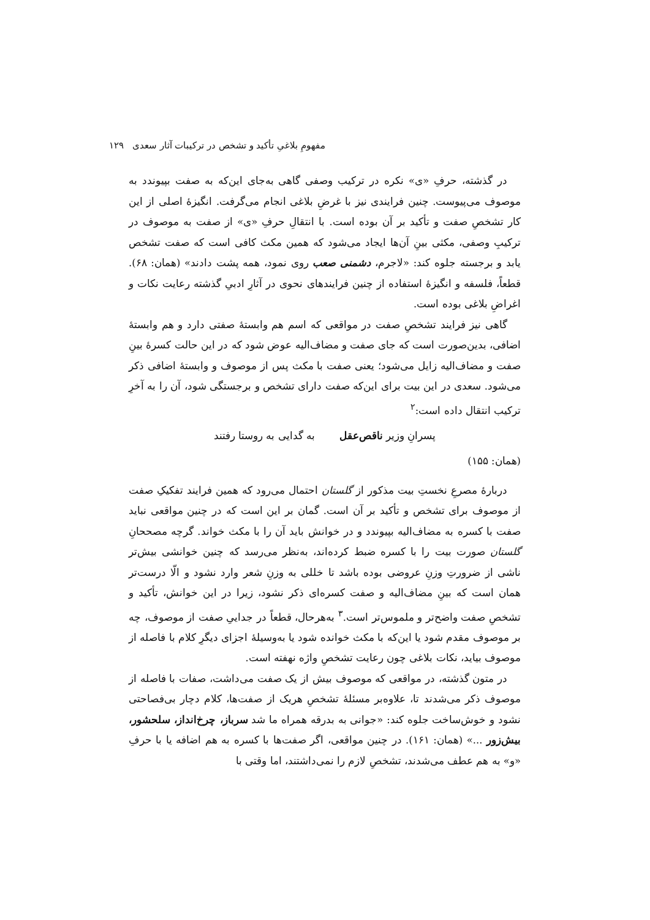مفهومِ بلاغیِ تأکید و تشخص در ترکیبات آثار سعدی ۱۲۹
در گذشته، حرفِ «ی» نکره در ترکیب وصفی گاهی به‌جای این‌که به صفت بپیوندد به موصوف می‌پیوست. چنین فرایندی نیز با غرضِ بلاغی انجام می‌گرفت. انگیزهٔ اصلی از این کار تشخصِ صفت و تأکید بر آن بوده است. با انتقالِ حرفِ «ی» از صفت به موصوف در ترکیبِ وصفی، مکثی بینِ آن‌ها ایجاد می‌شود که همین مکث کافی است که صفت تشخص یابد و برجسته جلوه کند: «لاجرم، دشمنی صعب روی نمود، همه پشت دادند» (همان: ۶۸). قطعاً، فلسفه و انگیزهٔ استفاده از چنین فرایندهای نحوی در آثارِ ادبیِ گذشته رعایت نکات و اغراضِ بلاغی بوده است.
گاهی نیز فرایند تشخصِ صفت در مواقعی که اسم هم وابستهٔ صفتی دارد و هم وابستهٔ اضافی، بدین‌صورت است که جای صفت و مضاف‌الیه عوض شود که در این حالت کسرهٔ بینِ صفت و مضاف‌الیه زایل می‌شود؛ یعنی صفت با مکث پس از موصوف و وابستهٔ اضافی ذکر می‌شود. سعدی در این بیت برای این‌که صفت دارای تشخص و برجستگی شود، آن را به آخرِ ترکیب انتقال داده است:<sup>۲</sup>
پسرانِ وزیر ناقص‌عقل به گدایی به روستا رفتند
(همان: ۱۵۵)
دربارهٔ مصرعِ نخستِ بیت مذکور از گلستان احتمال می‌رود که همین فرایند تفکیکِ صفت از موصوف برای تشخص و تأکید بر آن است. گمان بر این است که در چنین مواقعی نباید صفت با کسره به مضاف‌الیه بپیوندد و در خوانش باید آن را با مکث خواند. گرچه مصححانِ گلستان صورت بیت را با کسره ضبط کرده‌اند، به‌نظر می‌رسد که چنین خوانشی بیش‌تر ناشی از ضرورتِ وزنِ عروضی بوده باشد تا خللی به وزنِ شعر وارد نشود و الّا درست‌تر همان است که بینِ مضاف‌الیه و صفت کسره‌ای ذکر نشود، زیرا در این خوانش، تأکید و تشخصِ صفت واضح‌تر و ملموس‌تر است.<sup>۳</sup> به‌هرحال، قطعاً در جداییِ صفت از موصوف، چه بر موصوف مقدم شود یا این‌که با مکث خوانده شود یا به‌وسیلهٔ اجزای دیگرِ کلام با فاصله از موصوف بیاید، نکات بلاغی چون رعایت تشخصِ واژه نهفته است.
در متون گذشته، در مواقعی که موصوف بیش از یک صفت می‌داشت، صفات با فاصله از موصوف ذکر می‌شدند تا، علاوه‌بر مسئلهٔ تشخصِ هریک از صفت‌ها، کلام دچار بی‌فصاحتی نشود و خوش‌ساخت جلوه کند: «جوانی به بدرقه همراه ما شد سرباز، چرخ‌انداز، سلحشور، بیش‌زور ...» (همان: ۱۶۱). در چنین مواقعی، اگر صفت‌ها با کسره به هم اضافه یا با حرفِ «و» به هم عطف می‌شدند، تشخصِ لازم را نمی‌داشتند، اما وقتی با